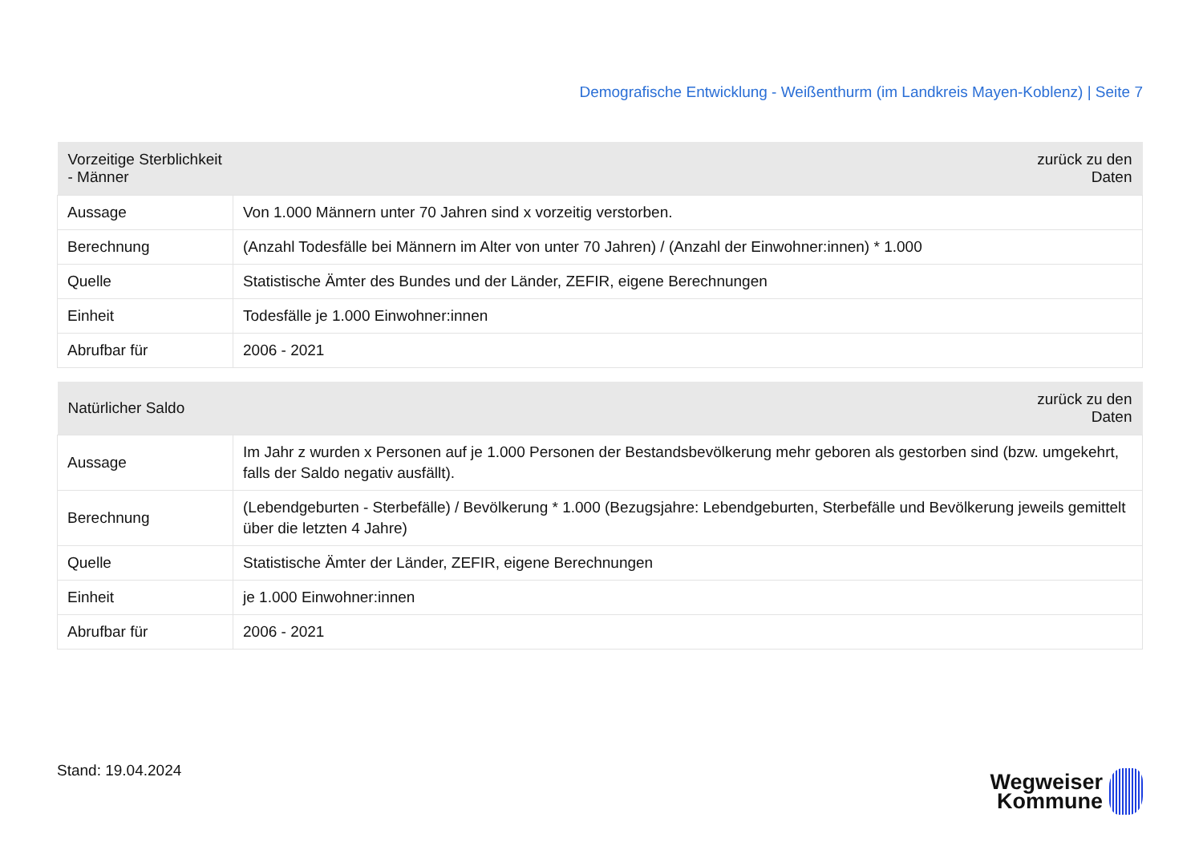Demografische Entwicklung - Weißenthurm (im Landkreis Mayen-Koblenz) | Seite 7
| Vorzeitige Sterblichkeit - Männer | zurück zu den Daten |
| --- | --- |
| Aussage | Von 1.000 Männern unter 70 Jahren sind x vorzeitig verstorben. |
| Berechnung | (Anzahl Todesfälle bei Männern im Alter von unter 70 Jahren) / (Anzahl der Einwohner:innen) * 1.000 |
| Quelle | Statistische Ämter des Bundes und der Länder, ZEFIR, eigene Berechnungen |
| Einheit | Todesfälle je 1.000 Einwohner:innen |
| Abrufbar für | 2006 - 2021 |
| Natürlicher Saldo | zurück zu den Daten |
| --- | --- |
| Aussage | Im Jahr z wurden x Personen auf je 1.000 Personen der Bestandsbevölkerung mehr geboren als gestorben sind (bzw. umgekehrt, falls der Saldo negativ ausfällt). |
| Berechnung | (Lebendgeburten - Sterbefälle) / Bevölkerung * 1.000 (Bezugsjahre: Lebendgeburten, Sterbefälle und Bevölkerung jeweils gemittelt über die letzten 4 Jahre) |
| Quelle | Statistische Ämter der Länder, ZEFIR, eigene Berechnungen |
| Einheit | je 1.000 Einwohner:innen |
| Abrufbar für | 2006 - 2021 |
Stand: 19.04.2024
Wegweiser
Kommune